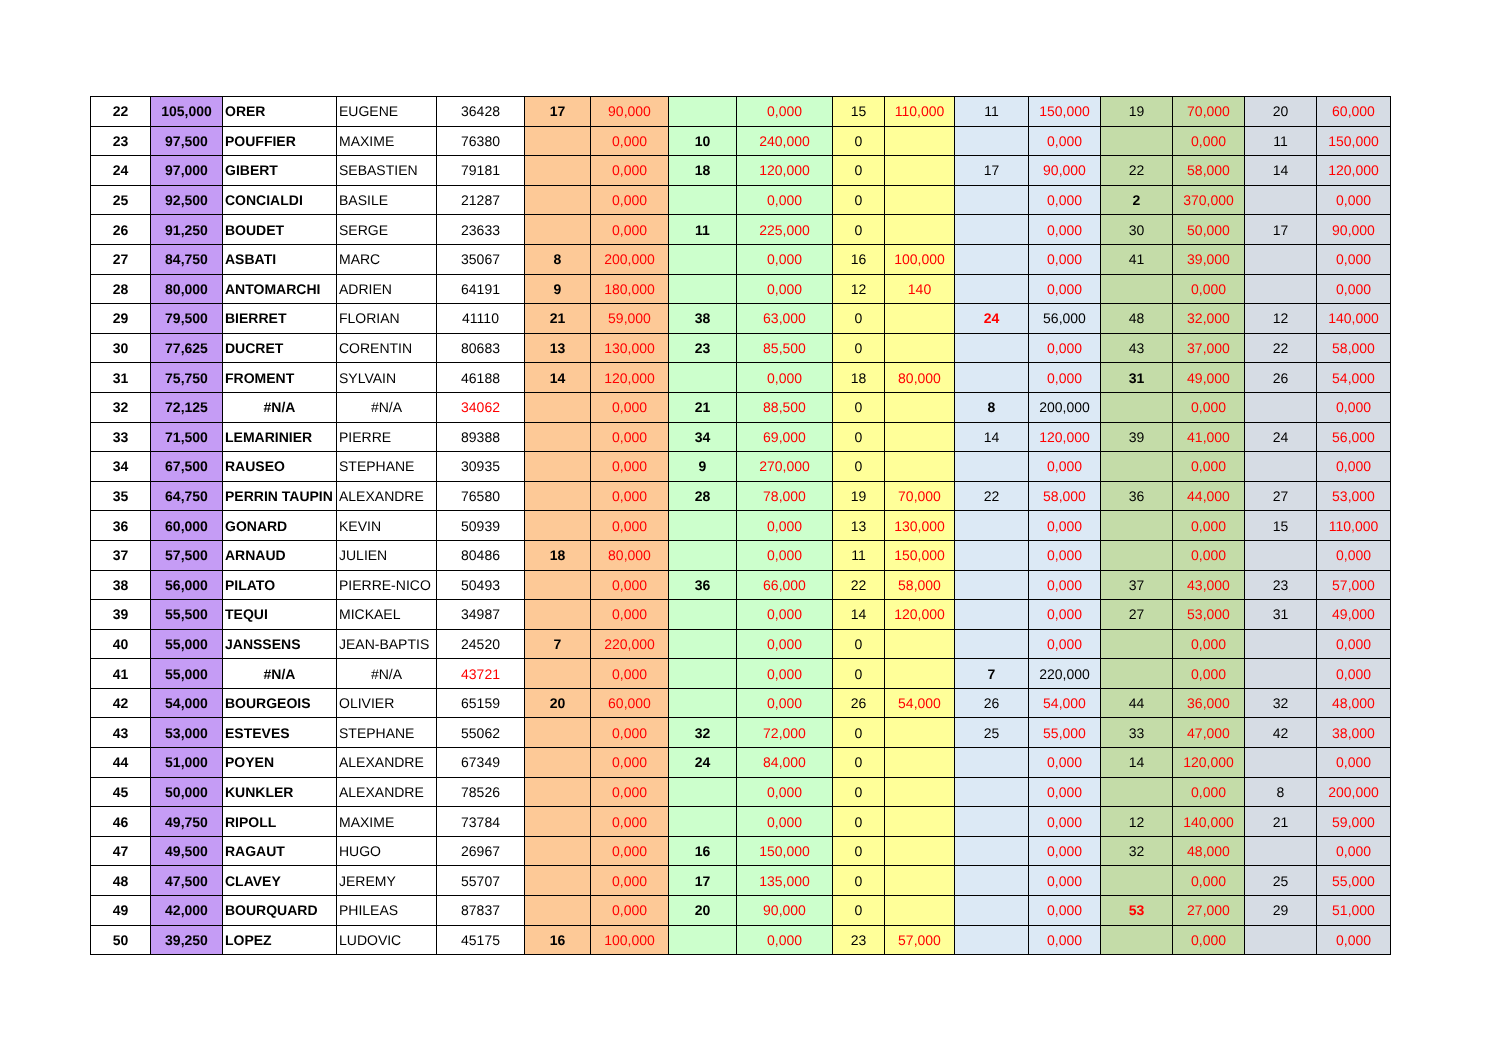| 22 | 105,000 | ORER | EUGENE | 36428 | 17 | 90,000 | | 0,000 | 15 | 110,000 | 11 | 150,000 | 19 | 70,000 | 20 | 60,000 |
| 23 | 97,500 | POUFFIER | MAXIME | 76380 | | 0,000 | 10 | 240,000 | 0 | | | 0,000 | | 0,000 | 11 | 150,000 |
| 24 | 97,000 | GIBERT | SEBASTIEN | 79181 | | 0,000 | 18 | 120,000 | 0 | | 17 | 90,000 | 22 | 58,000 | 14 | 120,000 |
| 25 | 92,500 | CONCIALDI | BASILE | 21287 | | 0,000 | | 0,000 | 0 | | | 0,000 | 2 | 370,000 | | 0,000 |
| 26 | 91,250 | BOUDET | SERGE | 23633 | | 0,000 | 11 | 225,000 | 0 | | | 0,000 | 30 | 50,000 | 17 | 90,000 |
| 27 | 84,750 | ASBATI | MARC | 35067 | 8 | 200,000 | | 0,000 | 16 | 100,000 | | 0,000 | 41 | 39,000 | | 0,000 |
| 28 | 80,000 | ANTOMARCHI | ADRIEN | 64191 | 9 | 180,000 | | 0,000 | 12 | 140 | | 0,000 | | 0,000 | | 0,000 |
| 29 | 79,500 | BIERRET | FLORIAN | 41110 | 21 | 59,000 | 38 | 63,000 | 0 | | 24 | 56,000 | 48 | 32,000 | 12 | 140,000 |
| 30 | 77,625 | DUCRET | CORENTIN | 80683 | 13 | 130,000 | 23 | 85,500 | 0 | | | 0,000 | 43 | 37,000 | 22 | 58,000 |
| 31 | 75,750 | FROMENT | SYLVAIN | 46188 | 14 | 120,000 | | 0,000 | 18 | 80,000 | | 0,000 | 31 | 49,000 | 26 | 54,000 |
| 32 | 72,125 | #N/A | #N/A | 34062 | | 0,000 | 21 | 88,500 | 0 | | 8 | 200,000 | | 0,000 | | 0,000 |
| 33 | 71,500 | LEMARINIER | PIERRE | 89388 | | 0,000 | 34 | 69,000 | 0 | | 14 | 120,000 | 39 | 41,000 | 24 | 56,000 |
| 34 | 67,500 | RAUSEO | STEPHANE | 30935 | | 0,000 | 9 | 270,000 | 0 | | | 0,000 | | 0,000 | | 0,000 |
| 35 | 64,750 | PERRIN TAUPIN | ALEXANDRE | 76580 | | 0,000 | 28 | 78,000 | 19 | 70,000 | 22 | 58,000 | 36 | 44,000 | 27 | 53,000 |
| 36 | 60,000 | GONARD | KEVIN | 50939 | | 0,000 | | 0,000 | 13 | 130,000 | | 0,000 | | 0,000 | 15 | 110,000 |
| 37 | 57,500 | ARNAUD | JULIEN | 80486 | 18 | 80,000 | | 0,000 | 11 | 150,000 | | 0,000 | | 0,000 | | 0,000 |
| 38 | 56,000 | PILATO | PIERRE-NICO | 50493 | | 0,000 | 36 | 66,000 | 22 | 58,000 | | 0,000 | 37 | 43,000 | 23 | 57,000 |
| 39 | 55,500 | TEQUI | MICKAEL | 34987 | | 0,000 | | 0,000 | 14 | 120,000 | | 0,000 | 27 | 53,000 | 31 | 49,000 |
| 40 | 55,000 | JANSSENS | JEAN-BAPTIS | 24520 | 7 | 220,000 | | 0,000 | 0 | | | 0,000 | | 0,000 | | 0,000 |
| 41 | 55,000 | #N/A | #N/A | 43721 | | 0,000 | | 0,000 | 0 | | 7 | 220,000 | | 0,000 | | 0,000 |
| 42 | 54,000 | BOURGEOIS | OLIVIER | 65159 | 20 | 60,000 | | 0,000 | 26 | 54,000 | 26 | 54,000 | 44 | 36,000 | 32 | 48,000 |
| 43 | 53,000 | ESTEVES | STEPHANE | 55062 | | 0,000 | 32 | 72,000 | 0 | | 25 | 55,000 | 33 | 47,000 | 42 | 38,000 |
| 44 | 51,000 | POYEN | ALEXANDRE | 67349 | | 0,000 | 24 | 84,000 | 0 | | | 0,000 | 14 | 120,000 | | 0,000 |
| 45 | 50,000 | KUNKLER | ALEXANDRE | 78526 | | 0,000 | | 0,000 | 0 | | | 0,000 | | 0,000 | 8 | 200,000 |
| 46 | 49,750 | RIPOLL | MAXIME | 73784 | | 0,000 | | 0,000 | 0 | | | 0,000 | 12 | 140,000 | 21 | 59,000 |
| 47 | 49,500 | RAGAUT | HUGO | 26967 | | 0,000 | 16 | 150,000 | 0 | | | 0,000 | 32 | 48,000 | | 0,000 |
| 48 | 47,500 | CLAVEY | JEREMY | 55707 | | 0,000 | 17 | 135,000 | 0 | | | 0,000 | | 0,000 | 25 | 55,000 |
| 49 | 42,000 | BOURQUARD | PHILEAS | 87837 | | 0,000 | 20 | 90,000 | 0 | | | 0,000 | 53 | 27,000 | 29 | 51,000 |
| 50 | 39,250 | LOPEZ | LUDOVIC | 45175 | 16 | 100,000 | | 0,000 | 23 | 57,000 | | 0,000 | | 0,000 | | 0,000 |